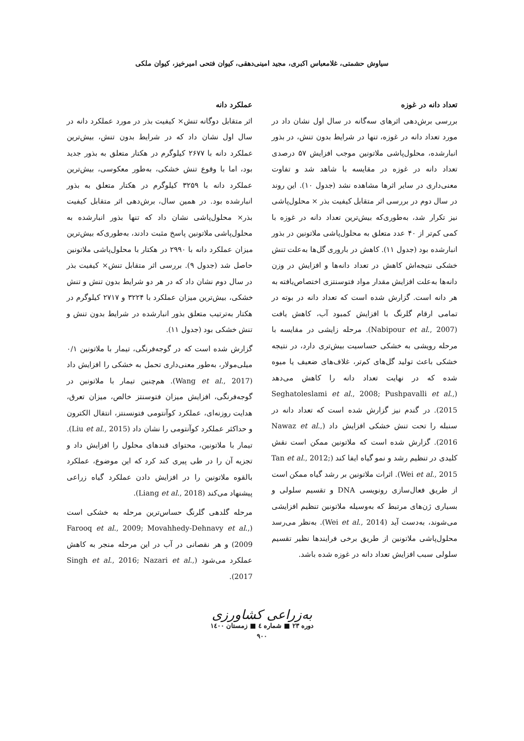سیاوش حشمتی، غلامعباس اکبری، مجید امینی‌دهقی، کیوان فتحی امیرخیز، کیوان ملکی
تعداد دانه در غوزه
بررسی برش‌دهی اثرهای سه‌گانه در سال اول نشان داد در مورد تعداد دانه در غوزه، تنها در شرایط بدون تنش، در بذور انبارشده، محلول‌پاشی ملاتونین موجب افزایش ۵۷ درصدی تعداد دانه در غوزه در مقایسه با شاهد شد و تفاوت معنی‌داری در سایر اثرها مشاهده نشد (جدول ۱۰). این روند در سال دوم در بررسی اثر متقابل کیفیت بذر × محلول‌پاشی نیز تکرار شد، به‌طوری‌که بیش‌ترین تعداد دانه در غوزه با کمی کم‌تر از ۴۰ عدد متعلق به محلول‌پاشی ملاتونین در بذور انبارشده بود (جدول ۱۱). کاهش در باروری گل‌ها به‌علت تنش خشکی نتیجه‌اش کاهش در تعداد دانه‌ها و افزایش در وزن دانه‌ها به‌علت افزایش مقدار مواد فتوسنتزی اختصاص‌یافته به هر دانه است. گزارش شده است که تعداد دانه در بوته در تمامی ارقام گلرنگ با افزایش کمبود آب، کاهش یافت (Nabipour et al., 2007). مرحله زایشی در مقایسه با مرحله رویشی به خشکی حساسیت بیش‌تری دارد، در نتیجه خشکی باعث تولید گل‌های کم‌تر، غلاف‌های ضعیف یا میوه شده که در نهایت تعداد دانه را کاهش می‌دهد (Seghatoleslami et al., 2008; Pushpavalli et al., 2015). در گندم نیز گزارش شده است که تعداد دانه در سنبله را تحت تنش خشکی افزایش داد (Nawaz et al., 2016). گزارش شده است که ملاتونین ممکن است نقش کلیدی در تنظیم رشد و نمو گیاه ایفا کند (Tan et al., 2012; Wei et al., 2015). اثرات ملاتونین بر رشد گیاه ممکن است از طریق فعال‌سازی رونویسی DNA و تقسیم سلولی و بسیاری ژن‌های مرتبط که به‌وسیله ملاتونین تنظیم افزایشی می‌شوند، به‌دست آید (Wei et al., 2014). به‌نظر می‌رسد محلول‌پاشی ملاتونین از طریق برخی فرایندها نظیر تقسیم سلولی سبب افزایش تعداد دانه در غوزه شده باشد.
عملکرد دانه
اثر متقابل دوگانه تنش× کیفیت بذر در مورد عملکرد دانه در سال اول نشان داد که در شرایط بدون تنش، بیش‌ترین عملکرد دانه با ۲۶۷۷ کیلوگرم در هکتار متعلق به بذور جدید بود، اما با وقوع تنش خشکی، به‌طور معکوسی، بیش‌ترین عملکرد دانه با ۳۲۵۹ کیلوگرم در هکتار متعلق به بذور انبارشده بود. در همین سال، برش‌دهی اثر متقابل کیفیت بذر× محلول‌پاشی نشان داد که تنها بذور انبارشده به محلول‌پاشی ملاتونین پاسخ مثبت دادند، به‌طوری‌که بیش‌ترین میزان عملکرد دانه با ۲۹۹۰ در هکتار با محلول‌پاشی ملاتونین حاصل شد (جدول ۹). بررسی اثر متقابل تنش× کیفیت بذر در سال دوم نشان داد که در هر دو شرایط بدون تنش و تنش خشکی، بیش‌ترین میزان عملکرد با ۳۲۲۴ و ۲۷۱۷ کیلوگرم در هکتار به‌ترتیب متعلق بذور انبارشده در شرایط بدون تنش و تنش خشکی بود (جدول ۱۱).
گزارش شده است که در گوجه‌فرنگی، تیمار با ملاتونین ۰/۱ میلی‌مولار، به‌طور معنی‌داری تحمل به خشکی را افزایش داد (Wang et al., 2017). هم‌چنین تیمار با ملاتونین در گوجه‌فرنگی، افزایش میزان فتوسنتز خالص، میزان تعرق، هدایت روزنه‌ای، عملکرد کوآنتومی فتونسنتز، انتقال الکترون و حداکثر عملکرد کوآنتومی را نشان داد (Liu et al., 2015). تیمار با ملاتونین، محتوای قندهای محلول را افزایش داد و تجزیه آن را در طی پیری کند کرد که این موضوع، عملکرد بالقوه ملاتونین را در افزایش دادن عملکرد گیاه زراعی پیشنهاد می‌کند (Liang et al., 2018).
مرحله گلدهی گلرنگ حساس‌ترین مرحله به خشکی است (Farooq et al., 2009; Movahhedy-Dehnavy et al., 2009) و هر نقصانی در آب در این مرحله منجر به کاهش عملکرد می‌شود (Singh et al., 2016; Nazari et al., 2017).
به‌زراعی کشاورزی
دوره ۲۳ ■ شماره ٤ ■ زمستان ۱٤۰۰
۹۰۰